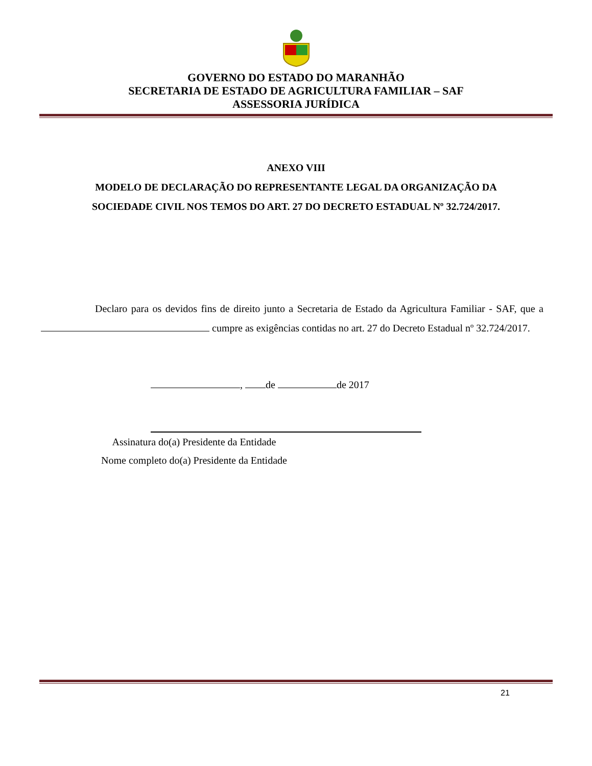GOVERNO DO ESTADO DO MARANHÃO
SECRETARIA DE ESTADO DE AGRICULTURA FAMILIAR – SAF
ASSESSORIA JURÍDICA
ANEXO VIII
MODELO DE DECLARAÇÃO DO REPRESENTANTE LEGAL DA ORGANIZAÇÃO DA
SOCIEDADE CIVIL NOS TEMOS DO ART. 27 DO DECRETO ESTADUAL Nº 32.724/2017.
Declaro para os devidos fins de direito junto a Secretaria de Estado da Agricultura Familiar - SAF, que a cumpre as exigências contidas no art. 27 do Decreto Estadual nº 32.724/2017.
, de de 2017
Assinatura do(a) Presidente da Entidade
Nome completo do(a) Presidente da Entidade
21